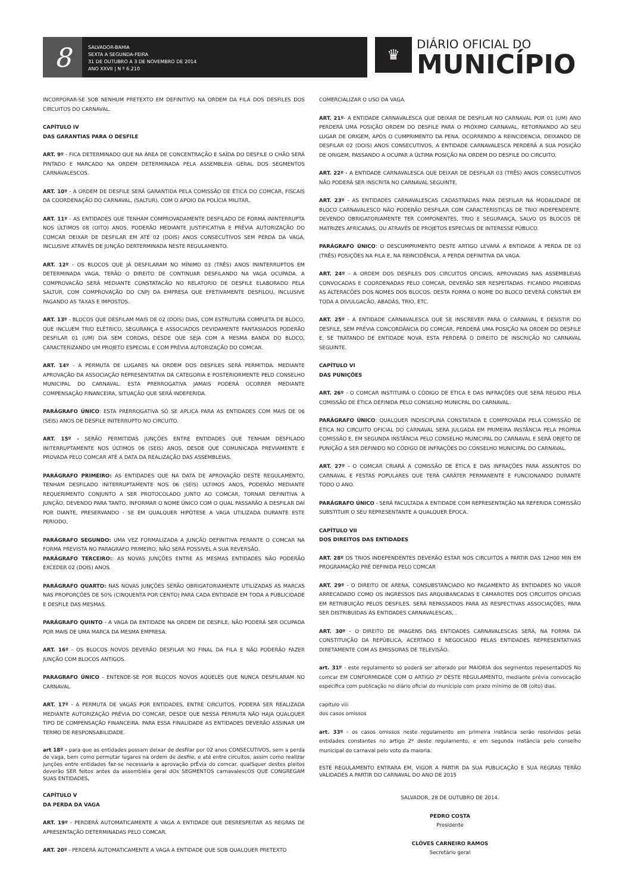8
SALVADOR-BAHIA
SEXTA A SEGUNDA-FEIRA
31 DE OUTUBRO A 3 DE NOVEMBRO DE 2014
ANO XXVII | N º 6.210
♛
DIÁRIO OFICIAL DO
MUNICÍPIO
INCORPORAR-SE SOB NENHUM PRETEXTO EM DEFINITIVO NA ORDEM DA FILA DOS DESFILES DOS CIRCUITOS DO CARNAVAL.
CAPÍTULO IV
DAS GARANTIAS PARA O DESFILE
ART. 9º - FICA DETERMINADO QUE NA ÁREA DE CONCENTRAÇÃO E SAÍDA DO DESFILE O CHÃO SERÁ PINTADO E MARCADO NA ORDEM DETERMINADA PELA ASSEMBLEIA GERAL DOS SEGMENTOS CARNAVALESCOS.
ART. 10º - A ORDEM DE DESFILE SERÁ GARANTIDA PELA COMISSÃO DE ÉTICA DO COMCAR, FISCAIS DA COORDENAÇÃO DO CARNAVAL, (SALTUR), COM O APOIO DA POLÍCIA MILITAR.
ART. 11º - AS ENTIDADES QUE TENHAM COMPROVADAMENTE DESFILADO DE FORMA ININTERRUPTA NOS ÚLTIMOS 08 (OITO) ANOS, PODERÃO MEDIANTE JUSTIFICATIVA E PRÉVIA AUTORIZAÇÃO DO COMCAR DEIXAR DE DESFILAR EM ATÉ 02 (DOIS) ANOS CONSECUTIVOS SEM PERDA DA VAGA, INCLUSIVE ATRAVÉS DE JUNÇÃO DERTERMINADA NESTE REGULAMENTO.
ART. 12º - OS BLOCOS QUE JÁ DESFILARAM NO MÍNIMO 03 (TRÊS) ANOS ININTERRUPTOS EM DETERMINADA VAGA, TERÃO O DIREITO DE CONTINUAR DESFILANDO NA VAGA OCUPADA. A COMPROVACÃO SERÁ MEDIANTE CONSTATACÃO NO RELATORIO DE DESFILE ELABORADO PELA SALTUR, COM COMPROVAÇÃO DO CNPJ DA EMPRESA QUE EFETIVAMENTE DESFILOU, INCLUSIVE PAGANDO AS TAXAS E IMPOSTOS.
ART. 13º - BLOCOS QUE DESFILAM MAIS DE 02 (DOIS) DIAS, COM ESTRUTURA COMPLETA DE BLOCO, QUE INCLUEM TRIO ELÉTRICO, SEGURANÇA E ASSOCIADOS DEVIDAMENTE FANTASIADOS PODERÃO DESFILAR 01 (UM) DIA SEM CORDAS, DESDE QUE SEJA COM A MESMA BANDA DO BLOCO, CARACTERIZANDO UM PROJETO ESPECIAL E COM PRÉVIA AUTORIZAÇÃO DO COMCAR.
ART. 14º - A PERMUTA DE LUGARES NA ORDEM DOS DESFILES SERÁ PERMITIDA. MEDIANTE APROVAÇÃO DA ASSOCIAÇÃO REPRESENTATIVA DA CATEGORIA E POSTERIORMENTE PELO CONSELHO MUNICIPAL DO CARNAVAL. ESTA PRERROGATIVA JAMAIS PODERÁ OCORRER MEDIANTE COMPENSAÇÃO FINANCEIRA, SITUAÇÃO QUE SERÁ INDEFERIDA.
PARÁGRAFO ÚNICO: ESTA PRERROGATIVA SÓ SE APLICA PARA AS ENTIDADES COM MAIS DE 06 (SEIS) ANOS DE DESFILE INITERRUPTO NO CIRCUITO.
ART. 15º - SERÃO PERMITIDAS JUNÇÕES ENTRE ENTIDADES QUE TENHAM DESFILADO INITERRUPTAMENTE NOS ÚLTIMOS 06 (SEIS) ANOS, DESDE QUE COMUNICADA PREVIAMENTE E PROVADA PELO COMCAR ATÉ A DATA DA REALIZAÇÃO DAS ASSEMBLEIAS.
PARÁGRAFO PRIMEIRO: AS ENTIDADES QUE NA DATA DE APROVAÇÃO DESTE REGULAMENTO, TENHAM DESFILADO INITERRUPTAMENTE NOS 06 (SEIS) ULTIMOS ANOS, PODERÃO MEDIANTE REQUERIMENTO CONJUNTO A SER PROTOCOLADO JUNTO AO COMCAR, TORNAR DEFINITIVA A JUNÇÃO, DEVENDO PARA TANTO, INFORMAR O NOME ÚNICO COM O QUAL PASSARÃO A DESFILAR DAÍ POR DIANTE, PRESERVANDO - SE EM QUALQUER HIPÓTESE A VAGA UTILIZADA DURANTE ESTE PERIODO,
PARÁGRAFO SEGUNDO: UMA VEZ FORMALIZADA A JUNÇÃO DEFINITIVA PERANTE O COMCAR NA FORMA PREVISTA NO PARAGRAFO PRIMEIRO, NÃO SERÁ POSSIVEL A SUA REVERSÃO.
PARÁGRAFO TERCEIRO:: AS NOVAS JUNÇÕES ENTRE AS MESMAS ENTIDADES NÃO PODERÃO EXCEDER 02 (DOIS) ANOS.
PARÁGRAFO QUARTO: NAS NOVAS JUNÇÕES SERÃO OBRIGATORIAMENTE UTILIZADAS AS MARCAS NAS PROPORÇÕES DE 50% (CINQUENTA POR CENTO) PARA CADA ENTIDADE EM TODA A PUBLICIDADE E DESFILE DAS MESMAS.
PARÁGRAFO QUINTO - A VAGA DA ENTIDADE NA ORDEM DE DESFILE, NÃO PODERÁ SER OCUPADA POR MAIS DE UMA MARCA DA MESMA EMPRESA.
ART. 16º - OS BLOCOS NOVOS DEVERÃO DESFILAR NO FINAL DA FILA E NÃO PODERÃO FAZER JUNÇÃO COM BLOCOS ANTIGOS.
PARAGRAFO ÚNICO - ENTENDE-SE POR BLOCOS NOVOS AQUELES QUE NUNCA DESFILARAM NO CARNAVAL
ART. 17º - A PERMUTA DE VAGAS POR ENTIDADES, ENTRE CIRCUITOS, PODERÁ SER REALIZADA MEDIANTE AUTORIZAÇÃO PRÉVIA DO COMCAR, DESDE QUE NESSA PERMUTA NÃO HAJA QUALQUER TIPO DE COMPENSAÇÃO FINANCEIRA. PARA ESSA FINALIDADE AS ENTIDADES DEVERÃO ASSINAR UM TERMO DE RESPONSABILIDADE.
art 18º - para que as entidades possam deixar de desfilar por 02 anos CONSECUTIVOS, sem a perda de vaga, bem como permutar lugares na ordem de desfile, e até entre circuitos, assim como realizar junções entre entidades faz-se necessaria a aprovação prÉvia do comcar. qualSquer destes pleitos deverão SER feitos antes da assembléia geral dOs SEGMENTOS carnavalescOS QUE CONGREGAM SUAS ENTIDADES,
CAPÍTULO V
DA PERDA DA VAGA
ART. 19º - PERDERÁ AUTOMATICAMENTE A VAGA A ENTIDADE QUE DESRESPEITAR AS REGRAS DE APRESENTAÇÃO DETERMINADAS PELO COMCAR.
ART. 20º - PERDERÁ AUTOMATICAMENTE A VAGA A ENTIDADE QUE SOB QUALQUER PRETEXTO
COMERCIALIZAR O USO DA VAGA.
ART. 21º- A ENTIDADE CARNAVALESCA QUE DEIXAR DE DESFILAR NO CARNAVAL POR 01 (UM) ANO PERDERÁ UMA POSIÇÃO ORDEM DO DESFILE PARA O PRÓXIMO CARNAVAL, RETORNANDO AO SEU LUGAR DE ORIGEM, APÓS O CUMPRIMENTO DA PENA. OCORRENDO A REINCIDENCIA, DEIXANDO DE DESFILAR 02 (DOIS) ANOS CONSECUTIVOS, A ENTIDADE CARNAVALESCA PERDERÁ A SUA POSIÇÃO DE ORIGEM, PASSANDO A OCUPAR A ÚLTIMA POSIÇÃO NA ORDEM DO DESFILE DO CIRCUITO.
ART. 22º - A ENTIDADE CARNAVALESCA QUE DEIXAR DE DESFILAR 03 (TRÊS) ANOS CONSECUTIVOS NÃO PODERÁ SER INSCRITA NO CARNAVAL SEGUINTE.
ART. 23º - AS ENTIDADES CARNAVALESCAS CADASTRADAS PARA DESFILAR NA MODALIDADE DE BLOCO CARNAVALESCO NÃO PODERÃO DESFILAR COM CARACTERISTICAS DE TRIO INDEPENDENTE. DEVENDO OBRIGATORIAMENTE TER COMPONENTES, TRIO E SEGURANÇA, SALVO OS BLOCOS DE MATRIZES AFRICANAS, OU ATRAVÉS DE PROJETOS ESPECIAIS DE INTERESSE PÚBLICO.
PARÁGRAFO ÚNICO: O DESCUMPRIMENTO DESTE ARTIGO LEVARÁ A ENTIDADE A PERDA DE 03 (TRÊS) POSIÇÕES NA FILA E, NA REINCIDÊNCIA, A PERDA DEFINITIVA DA VAGA.
ART. 24º - A ORDEM DOS DESFILES DOS CIRCUITOS OFICIAIS, APROVADAS NAS ASSEMBLEIAS CONVOCADAS E COORDENADAS PELO COMCAR, DEVERÃO SER RESPEITADAS. FICANDO PROIBIDAS AS ALTERACÕES DOS NOMES DOS BLOCOS. DESTA FORMA O NOME DO BLOCO DEVERÁ CONSTAR EM TODA A DIVULGACÃO, ABADÁS, TRIO, ETC.
ART. 25º - A ENTIDADE CARNAVALESCA QUE SE INSCREVER PARA O CARNAVAL E DESISTIR DO DESFILE, SEM PRÉVIA CONCORDÂNCIA DO COMCAR, PERDERÁ UMA POSIÇÃO NA ORDEM DO DESFILE E, SE TRATANDO DE ENTIDADE NOVA, ESTA PERDERÁ O DIREITO DE INSCRIÇÃO NO CARNAVAL SEGUINTE.
CAPÍTULO VI
DAS PUNIÇÕES
ART. 26º - O COMCAR INSTITUIRÁ O CÓDIGO DE ÉTICA E DAS INFRAÇÕES QUE SERÁ REGIDO PELA COMISSÃO DE ÉTICA DEFINIDA PELO CONSELHO MUNICPAL DO CARNAVAL.
PARÁGRAFO ÚNICO: QUALQUER INDISCIPLINA CONSTATADA E COMPROVADA PELA COMISSÃO DE ÉTICA NO CIRCUITO OFICIAL DO CARNAVAL SERÁ JULGADA EM PRIMEIRA INSTÂNCIA PELA PRÓPRIA COMISSÃO E, EM SEGUNDA INSTÂNCIA PELO CONSELHO MUNICIPAL DO CARNAVAL E SERÁ OBJETO DE PUNIÇÃO A SER DEFINIDO NO CÓDIGO DE INFRAÇÕES DO CONSELHO MUNICIPAL DO CARNAVAL.
ART. 27º - O COMCAR CRIARÁ A COMISSÃO DE ÉTICA E DAS INFRAÇÕES PARA ASSUNTOS DO CARNAVAL E FESTAS POPULARES QUE TERÁ CARÁTER PERMANENTE E FUNCIONANDO DURANTE TODO O ANO.
PARÁGRAFO ÚNICO - SERÁ FACULTADA A ENTIDADE COM REPRESENTAÇÃO NA REFERIDA COMISSÃO SUBSTITUIR O SEU REPRESENTANTE A QUALQUER ÉPOCA.
CAPÍTULO VII
DOS DIREITOS DAS ENTIDADES
ART. 28º OS TRIOS INDEPENDENTES DEVERÃO ESTAR NOS CIRCUITOS A PARTIR DAS 12H00 MIN EM PROGRAMAÇÃO PRÉ DEFINIDA PELO COMCAR
ART. 29º - O DIREITO DE ARENA, CONSUBSTANCIADO NO PAGAMENTO ÀS ENTIDADES NO VALOR ARRECADADO COMO OS INGRESSOS DAS ARQUIBANCADAS E CAMAROTES DOS CIRCUITOS OFICIAIS EM RETRIBUIÇÃO PELOS DESFILES. SERÁ REPASSADOS PARA AS RESPECTIVAS ASSOCIAÇÕES, PARA SER DISTRIBUIDAS ÀS ENTIDADES CARNAVALESCAS, .
ART. 30º - O DIREITO DE IMAGENS DAS ENTIDADES CARNAVALESCAS SERÁ, NA FORMA DA CONSTITUIÇÃO DA REPÚBLICA, ACERTADO E NEGOCIADO PELAS ENTIDADES REPRESENTATIVAS DIRETAMENTE COM AS EMISSORAS DE TELEVISÃO.
art. 31º - este regulamento só poderá ser alterado por MAIORIA dos segmentos repesentaDOS No comcar EM CONFORMIDADE COM O ARTIGO 2º DESTE REGULAMENTO, mediante prévia convocação específica com publicação no diário oficial do munícipio com prazo mínimo de 08 (oito) dias.
capítulo viii
dos casos omissos
art. 33º - os casos omissos neste regulamento em primeira instância serão resolvidos pelas entidades constantes no artigo 2º deste regulamento, e em segunda instância pelo conselho municipal do carnaval pelo voto da maioria.
ESTE REGULAMENTO ENTRARA EM, VIGOR A PARTIR DA SUA PUBLICAÇÃO E SUA REGRAS TERÃO VALIDADES A PARTIR DO CARNAVAL DO ANO DE 2015
SALVADOR, 28 DE OUTUBRO DE 2014.
PEDRO COSTA
Presidente
CLÓVES CARNEIRO RAMOS
Secretário geral